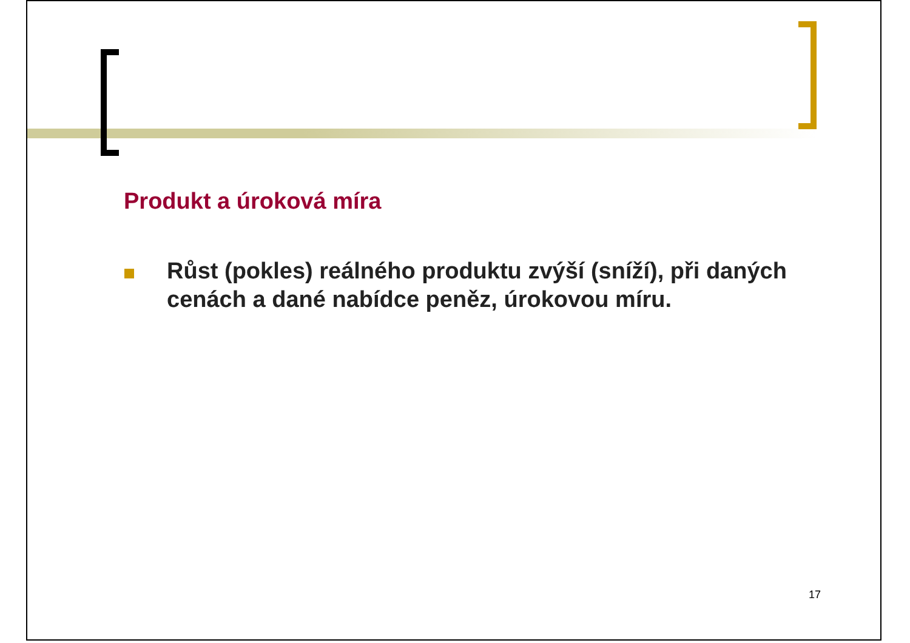Produkt a úroková míra
Růst (pokles) reálného produktu zvýší (sníží), při daných cenách a dané nabídce peněz, úrokovou míru.
17